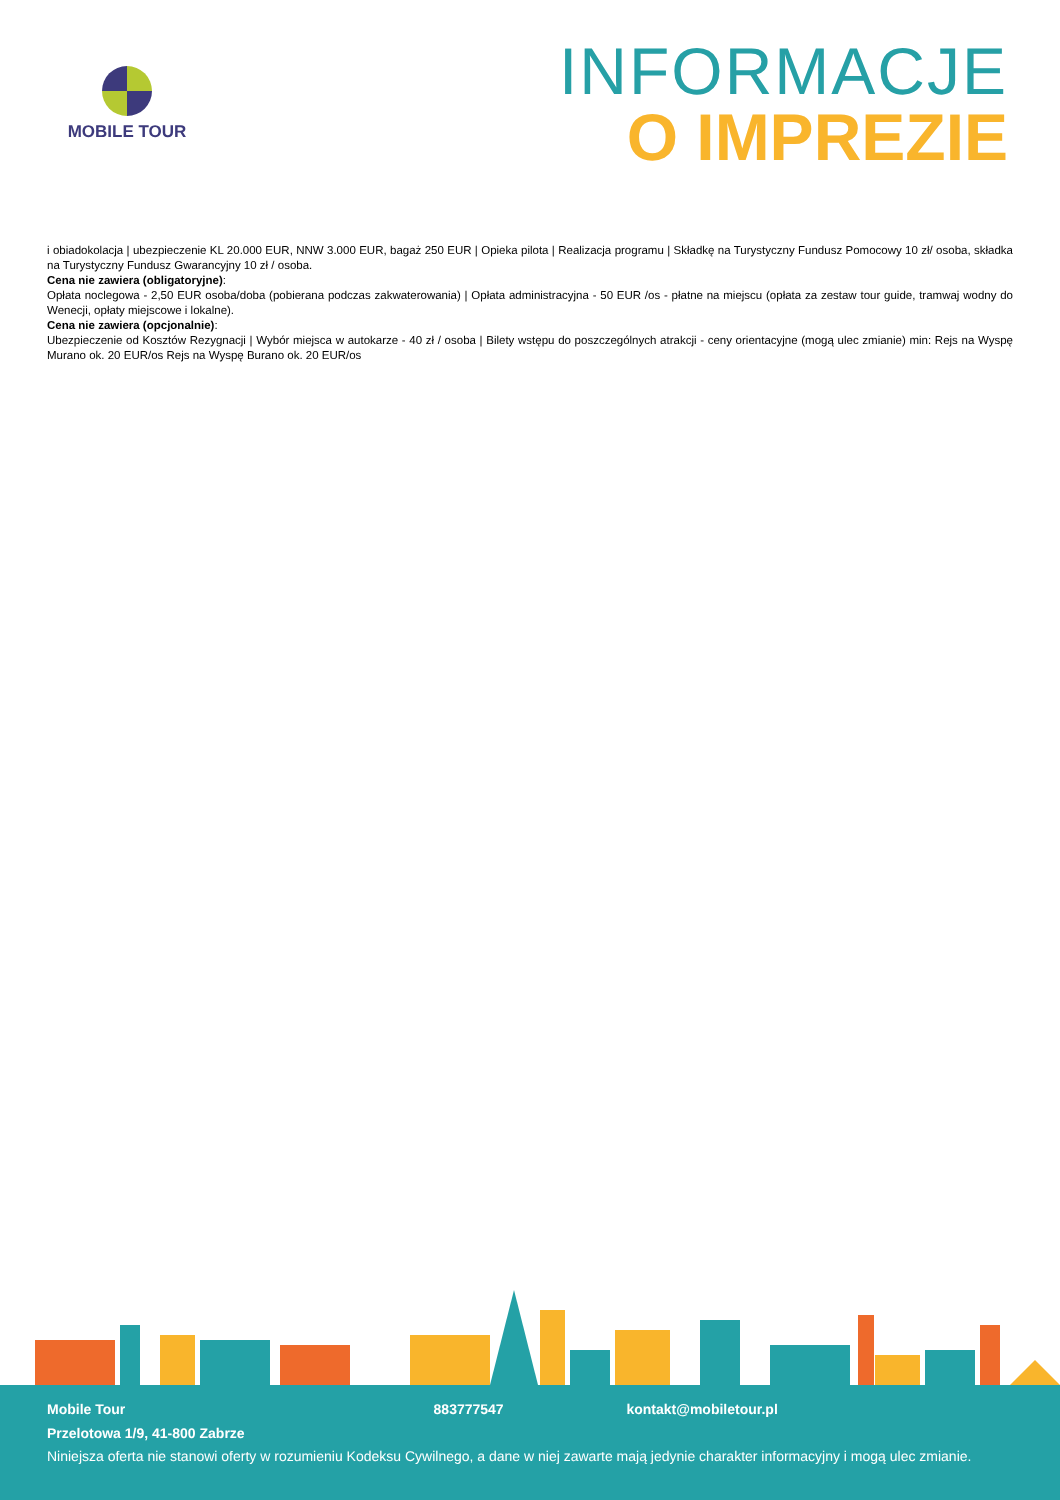MOBILE TOUR
INFORMACJE
O IMPREZIE
i obiadokolacja | ubezpieczenie KL 20.000 EUR, NNW 3.000 EUR, bagaż 250 EUR | Opieka pilota | Realizacja programu | Składkę na Turystyczny Fundusz Pomocowy 10 zł/ osoba, składka na Turystyczny Fundusz Gwarancyjny 10 zł / osoba.
Cena nie zawiera (obligatoryjne):
Opłata noclegowa - 2,50 EUR osoba/doba (pobierana podczas zakwaterowania) | Opłata administracyjna - 50 EUR /os - płatne na miejscu (opłata za zestaw tour guide, tramwaj wodny do Wenecji, opłaty miejscowe i lokalne).
Cena nie zawiera (opcjonalnie):
Ubezpieczenie od Kosztów Rezygnacji | Wybór miejsca w autokarze - 40 zł / osoba | Bilety wstępu do poszczególnych atrakcji - ceny orientacyjne (mogą ulec zmianie) min: Rejs na Wyspę Murano ok. 20 EUR/os Rejs na Wyspę Burano ok. 20 EUR/os
Mobile Tour 883777547 kontakt@mobiletour.pl
Przelotowa 1/9, 41-800 Zabrze
Niniejsza oferta nie stanowi oferty w rozumieniu Kodeksu Cywilnego, a dane w niej zawarte mają jedynie charakter informacyjny i mogą ulec zmianie.